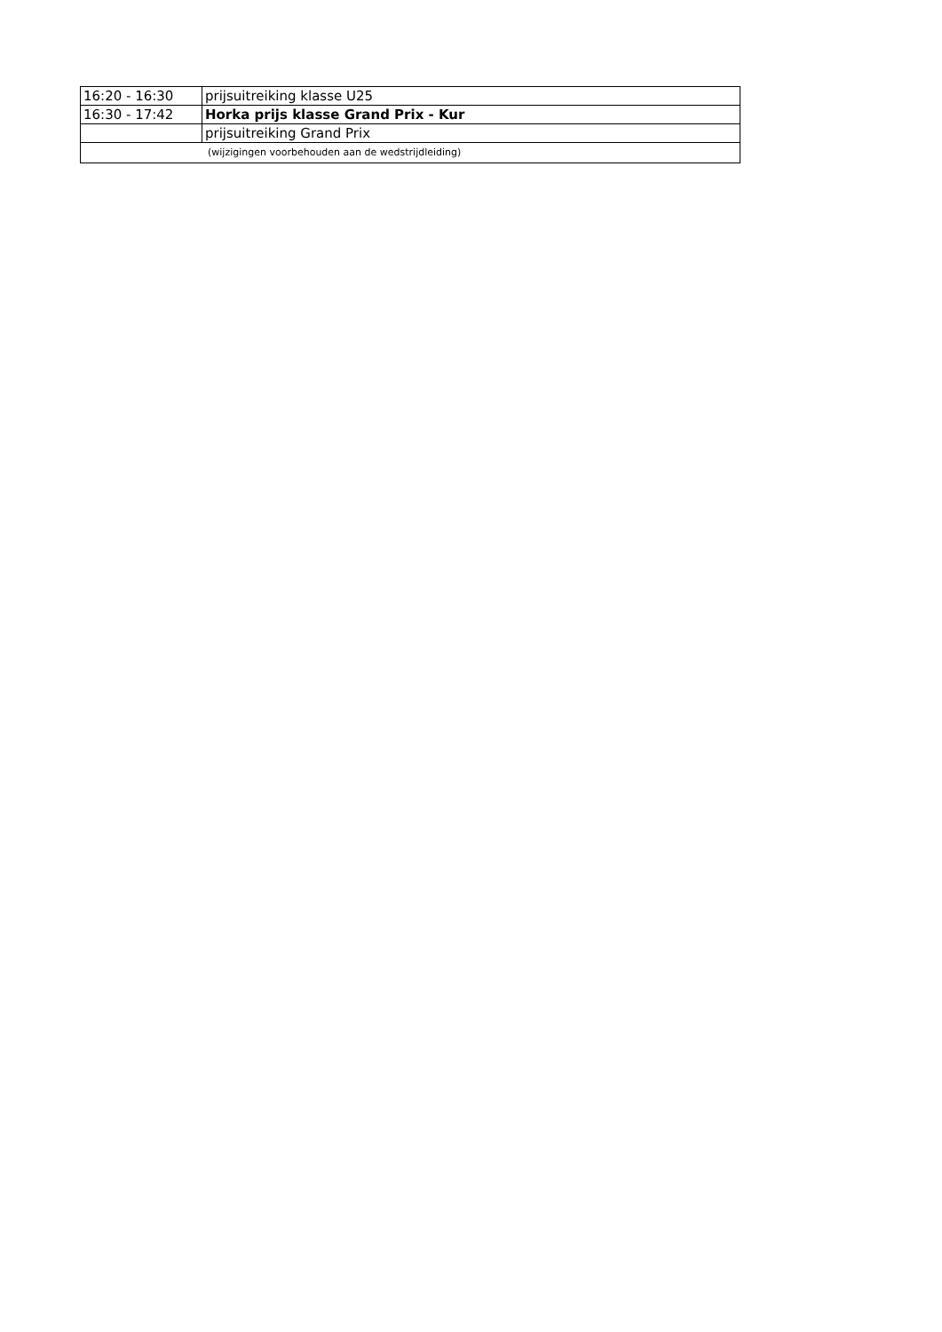| 16:20 - 16:30 | prijsuitreiking klasse U25 |
| 16:30 - 17:42 | Horka prijs klasse Grand Prix - Kur |
| | prijsuitreiking Grand Prix |
| (wijzigingen voorbehouden aan de wedstrijdleiding) | |